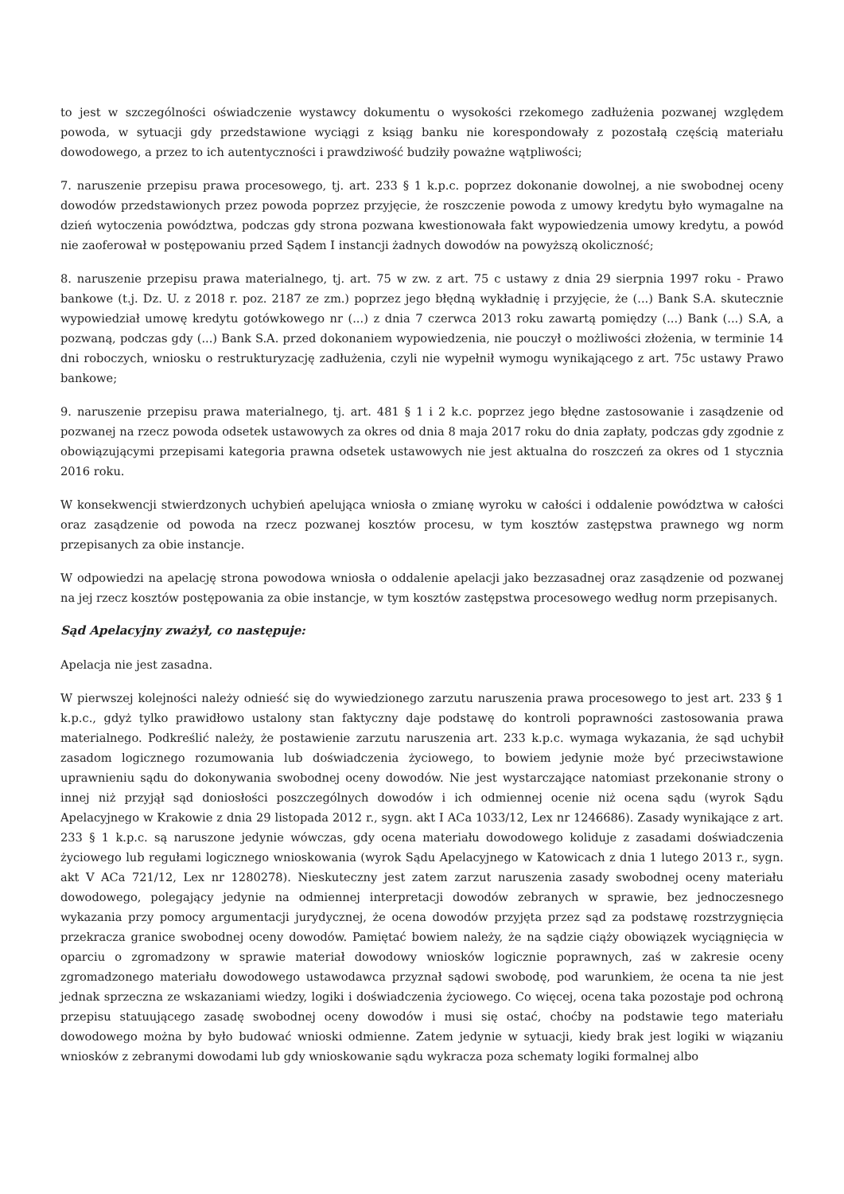to jest w szczególności oświadczenie wystawcy dokumentu o wysokości rzekomego zadłużenia pozwanej względem powoda, w sytuacji gdy przedstawione wyciągi z ksiąg banku nie korespondowały z pozostałą częścią materiału dowodowego, a przez to ich autentyczności i prawdziwość budziły poważne wątpliwości;
7. naruszenie przepisu prawa procesowego, tj. art. 233 § 1 k.p.c. poprzez dokonanie dowolnej, a nie swobodnej oceny dowodów przedstawionych przez powoda poprzez przyjęcie, że roszczenie powoda z umowy kredytu było wymagalne na dzień wytoczenia powództwa, podczas gdy strona pozwana kwestionowała fakt wypowiedzenia umowy kredytu, a powód nie zaoferował w postępowaniu przed Sądem I instancji żadnych dowodów na powyższą okoliczność;
8. naruszenie przepisu prawa materialnego, tj. art. 75 w zw. z art. 75 c ustawy z dnia 29 sierpnia 1997 roku - Prawo bankowe (t.j. Dz. U. z 2018 r. poz. 2187 ze zm.) poprzez jego błędną wykładnię i przyjęcie, że (...) Bank S.A. skutecznie wypowiedział umowę kredytu gotówkowego nr (...) z dnia 7 czerwca 2013 roku zawartą pomiędzy (...) Bank (...) S.A, a pozwaną, podczas gdy (...) Bank S.A. przed dokonaniem wypowiedzenia, nie pouczył o możliwości złożenia, w terminie 14 dni roboczych, wniosku o restrukturyzację zadłużenia, czyli nie wypełnił wymogu wynikającego z art. 75c ustawy Prawo bankowe;
9. naruszenie przepisu prawa materialnego, tj. art. 481 § 1 i 2 k.c. poprzez jego błędne zastosowanie i zasądzenie od pozwanej na rzecz powoda odsetek ustawowych za okres od dnia 8 maja 2017 roku do dnia zapłaty, podczas gdy zgodnie z obowiązującymi przepisami kategoria prawna odsetek ustawowych nie jest aktualna do roszczeń za okres od 1 stycznia 2016 roku.
W konsekwencji stwierdzonych uchybień apelująca wniosła o zmianę wyroku w całości i oddalenie powództwa w całości oraz zasądzenie od powoda na rzecz pozwanej kosztów procesu, w tym kosztów zastępstwa prawnego wg norm przepisanych za obie instancje.
W odpowiedzi na apelację strona powodowa wniosła o oddalenie apelacji jako bezzasadnej oraz zasądzenie od pozwanej na jej rzecz kosztów postępowania za obie instancje, w tym kosztów zastępstwa procesowego według norm przepisanych.
Sąd Apelacyjny zważył, co następuje:
Apelacja nie jest zasadna.
W pierwszej kolejności należy odnieść się do wywiedzionego zarzutu naruszenia prawa procesowego to jest art. 233 § 1 k.p.c., gdyż tylko prawidłowo ustalony stan faktyczny daje podstawę do kontroli poprawności zastosowania prawa materialnego. Podkreślić należy, że postawienie zarzutu naruszenia art. 233 k.p.c. wymaga wykazania, że sąd uchybił zasadom logicznego rozumowania lub doświadczenia życiowego, to bowiem jedynie może być przeciwstawione uprawnieniu sądu do dokonywania swobodnej oceny dowodów. Nie jest wystarczające natomiast przekonanie strony o innej niż przyjął sąd doniosłości poszczególnych dowodów i ich odmiennej ocenie niż ocena sądu (wyrok Sądu Apelacyjnego w Krakowie z dnia 29 listopada 2012 r., sygn. akt I ACa 1033/12, Lex nr 1246686). Zasady wynikające z art. 233 § 1 k.p.c. są naruszone jedynie wówczas, gdy ocena materiału dowodowego koliduje z zasadami doświadczenia życiowego lub regułami logicznego wnioskowania (wyrok Sądu Apelacyjnego w Katowicach z dnia 1 lutego 2013 r., sygn. akt V ACa 721/12, Lex nr 1280278). Nieskuteczny jest zatem zarzut naruszenia zasady swobodnej oceny materiału dowodowego, polegający jedynie na odmiennej interpretacji dowodów zebranych w sprawie, bez jednoczesnego wykazania przy pomocy argumentacji jurydycznej, że ocena dowodów przyjęta przez sąd za podstawę rozstrzygnięcia przekracza granice swobodnej oceny dowodów. Pamiętać bowiem należy, że na sądzie ciąży obowiązek wyciągnięcia w oparciu o zgromadzony w sprawie materiał dowodowy wniosków logicznie poprawnych, zaś w zakresie oceny zgromadzonego materiału dowodowego ustawodawca przyznał sądowi swobodę, pod warunkiem, że ocena ta nie jest jednak sprzeczna ze wskazaniami wiedzy, logiki i doświadczenia życiowego. Co więcej, ocena taka pozostaje pod ochroną przepisu statuującego zasadę swobodnej oceny dowodów i musi się ostać, choćby na podstawie tego materiału dowodowego można by było budować wnioski odmienne. Zatem jedynie w sytuacji, kiedy brak jest logiki w wiązaniu wniosków z zebranymi dowodami lub gdy wnioskowanie sądu wykracza poza schematy logiki formalnej albo